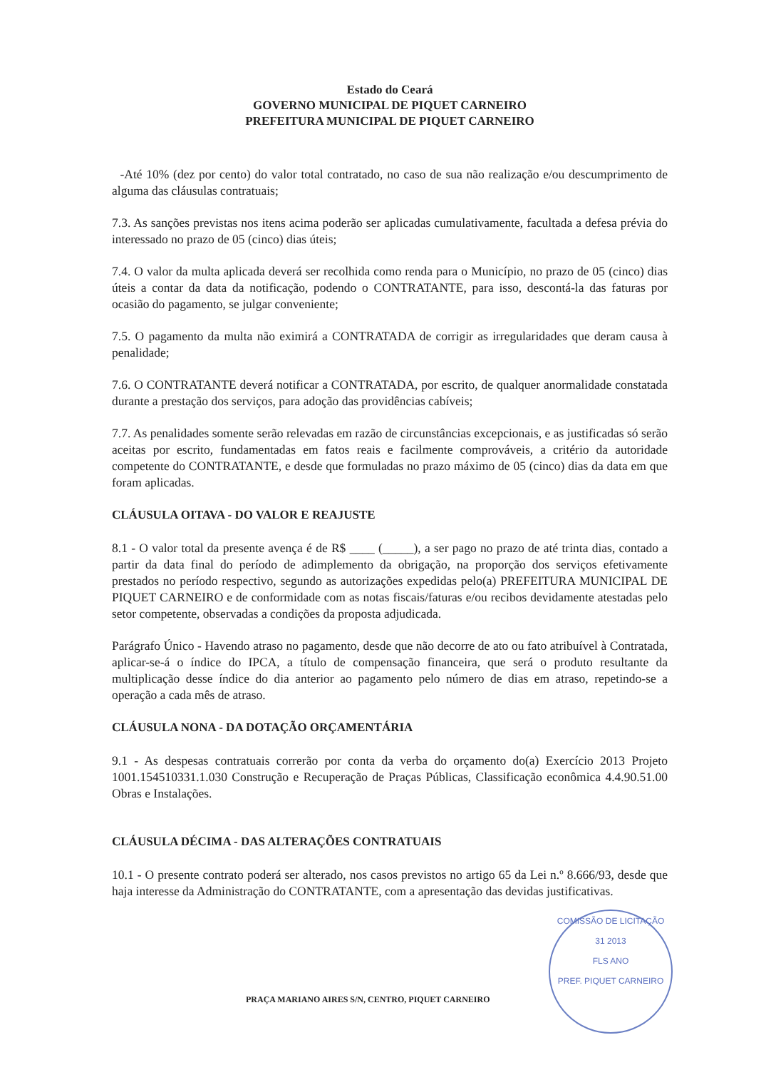Estado do Ceará
GOVERNO MUNICIPAL DE PIQUET CARNEIRO
PREFEITURA MUNICIPAL DE PIQUET CARNEIRO
-Até 10% (dez por cento) do valor total contratado, no caso de sua não realização e/ou descumprimento de alguma das cláusulas contratuais;
7.3. As sanções previstas nos itens acima poderão ser aplicadas cumulativamente, facultada a defesa prévia do interessado no prazo de 05 (cinco) dias úteis;
7.4. O valor da multa aplicada deverá ser recolhida como renda para o Município, no prazo de 05 (cinco) dias úteis a contar da data da notificação, podendo o CONTRATANTE, para isso, descontá-la das faturas por ocasião do pagamento, se julgar conveniente;
7.5. O pagamento da multa não eximirá a CONTRATADA de corrigir as irregularidades que deram causa à penalidade;
7.6. O CONTRATANTE deverá notificar a CONTRATADA, por escrito, de qualquer anormalidade constatada durante a prestação dos serviços, para adoção das providências cabíveis;
7.7. As penalidades somente serão relevadas em razão de circunstâncias excepcionais, e as justificadas só serão aceitas por escrito, fundamentadas em fatos reais e facilmente comprováveis, a critério da autoridade competente do CONTRATANTE, e desde que formuladas no prazo máximo de 05 (cinco) dias da data em que foram aplicadas.
CLÁUSULA OITAVA - DO VALOR E REAJUSTE
8.1 - O valor total da presente avença é de R$ ____ (_____), a ser pago no prazo de até trinta dias, contado a partir da data final do período de adimplemento da obrigação, na proporção dos serviços efetivamente prestados no período respectivo, segundo as autorizações expedidas pelo(a) PREFEITURA MUNICIPAL DE PIQUET CARNEIRO e de conformidade com as notas fiscais/faturas e/ou recibos devidamente atestadas pelo setor competente, observadas a condições da proposta adjudicada.
Parágrafo Único - Havendo atraso no pagamento, desde que não decorre de ato ou fato atribuível à Contratada, aplicar-se-á o índice do IPCA, a título de compensação financeira, que será o produto resultante da multiplicação desse índice do dia anterior ao pagamento pelo número de dias em atraso, repetindo-se a operação a cada mês de atraso.
CLÁUSULA NONA - DA DOTAÇÃO ORÇAMENTÁRIA
9.1 - As despesas contratuais correrão por conta da verba do orçamento do(a) Exercício 2013 Projeto 1001.154510331.1.030 Construção e Recuperação de Praças Públicas, Classificação econômica 4.4.90.51.00 Obras e Instalações.
CLÁUSULA DÉCIMA - DAS ALTERAÇÕES CONTRATUAIS
10.1 - O presente contrato poderá ser alterado, nos casos previstos no artigo 65 da Lei n.º 8.666/93, desde que haja interesse da Administração do CONTRATANTE, com a apresentação das devidas justificativas.
PRAÇA MARIANO AIRES S/N, CENTRO, PIQUET CARNEIRO
COMISSÃO DE LICITAÇÃO
31 2013
FLS ANO
PREF. PIQUET CARNEIRO